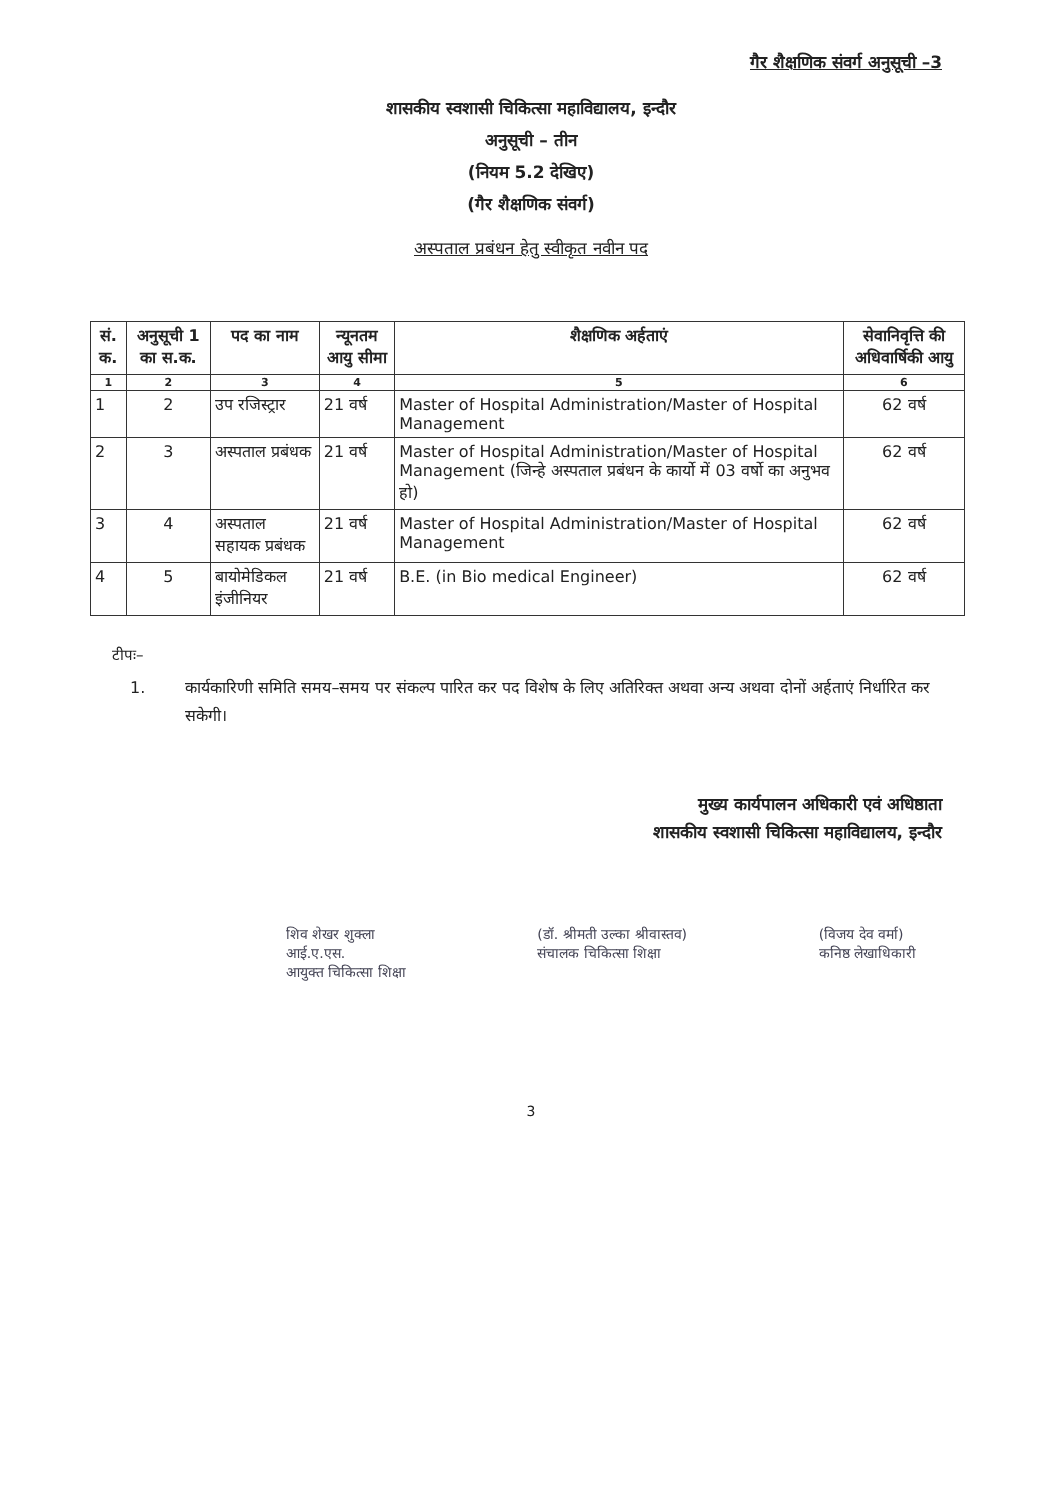गैर शैक्षणिक संवर्ग अनुसूची –3
शासकीय स्वशासी चिकित्सा महाविद्यालय, इन्दौर
अनुसूची – तीन
(नियम 5.2 देखिए)
(गैर शैक्षणिक संवर्ग)
अस्पताल प्रबंधन हेतु स्वीकृत नवीन पद
| सं. क. | अनुसूची 1 का स.क. | पद का नाम | न्यूनतम आयु सीमा | शैक्षणिक अर्हताएं | सेवानिवृत्ति की अधिवार्षिकी आयु |
| --- | --- | --- | --- | --- | --- |
| 1 | 2 | 3 | 4 | 5 | 6 |
| 1 | 2 | उप रजिस्ट्रार | 21 वर्ष | Master of Hospital Administration/Master of Hospital Management | 62 वर्ष |
| 2 | 3 | अस्पताल प्रबंधक | 21 वर्ष | Master of Hospital Administration/Master of Hospital Management (जिन्हे अस्पताल प्रबंधन के कार्यो में 03 वर्षो का अनुभव हो) | 62 वर्ष |
| 3 | 4 | अस्पताल सहायक प्रबंधक | 21 वर्ष | Master of Hospital Administration/Master of Hospital Management | 62 वर्ष |
| 4 | 5 | बायोमेडिकल इंजीनियर | 21 वर्ष | B.E. (in Bio medical Engineer) | 62 वर्ष |
टीपः–
1. कार्यकारिणी समिति समय–समय पर संकल्प पारित कर पद विशेष के लिए अतिरिक्त अथवा अन्य अथवा दोनों अर्हताएं निर्धारित कर सकेगी।
मुख्य कार्यपालन अधिकारी एवं अधिष्ठाता
शासकीय स्वशासी चिकित्सा महाविद्यालय, इन्दौर
शिव शेखर शुक्ला
आई.ए.एस.
आयुक्त चिकित्सा शिक्षा
(डॉ. श्रीमती उल्का श्रीवास्तव)
संचालक चिकित्सा शिक्षा
(विजय देव वर्मा)
कनिष्ठ लेखाधिकारी
3